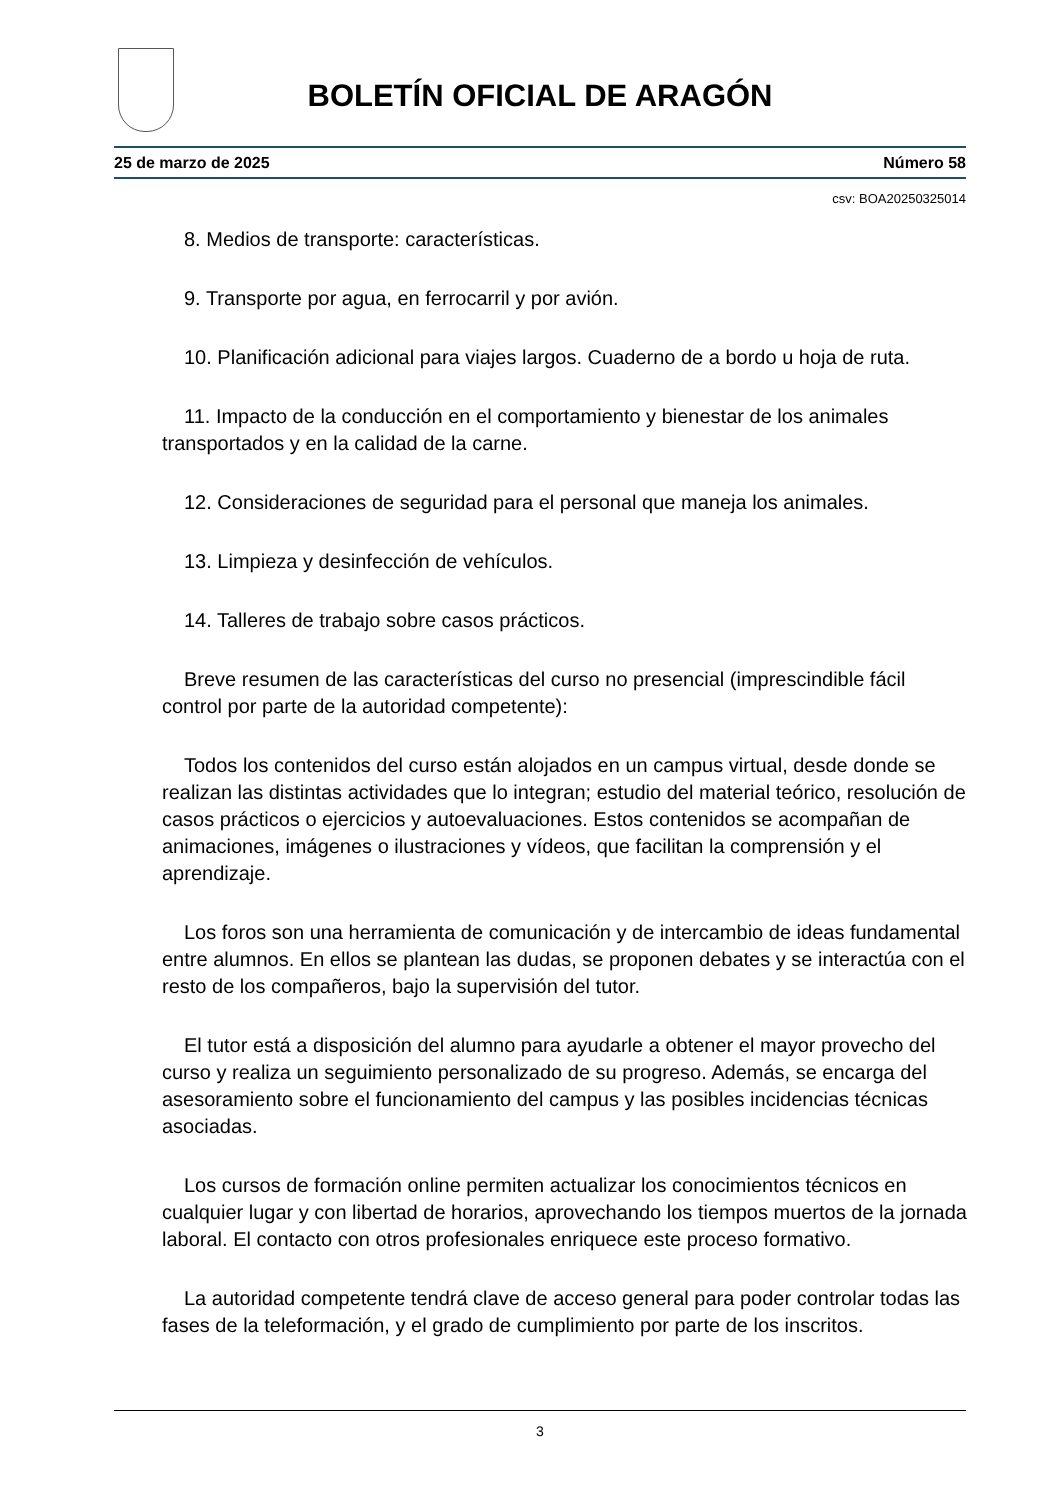BOLETÍN OFICIAL DE ARAGÓN
25 de marzo de 2025 Número 58
csv: BOA20250325014
8. Medios de transporte: características.
9. Transporte por agua, en ferrocarril y por avión.
10. Planificación adicional para viajes largos. Cuaderno de a bordo u hoja de ruta.
11. Impacto de la conducción en el comportamiento y bienestar de los animales transportados y en la calidad de la carne.
12. Consideraciones de seguridad para el personal que maneja los animales.
13. Limpieza y desinfección de vehículos.
14. Talleres de trabajo sobre casos prácticos.
Breve resumen de las características del curso no presencial (imprescindible fácil control por parte de la autoridad competente):
Todos los contenidos del curso están alojados en un campus virtual, desde donde se realizan las distintas actividades que lo integran; estudio del material teórico, resolución de casos prácticos o ejercicios y autoevaluaciones. Estos contenidos se acompañan de animaciones, imágenes o ilustraciones y vídeos, que facilitan la comprensión y el aprendizaje.
Los foros son una herramienta de comunicación y de intercambio de ideas fundamental entre alumnos. En ellos se plantean las dudas, se proponen debates y se interactúa con el resto de los compañeros, bajo la supervisión del tutor.
El tutor está a disposición del alumno para ayudarle a obtener el mayor provecho del curso y realiza un seguimiento personalizado de su progreso. Además, se encarga del asesoramiento sobre el funcionamiento del campus y las posibles incidencias técnicas asociadas.
Los cursos de formación online permiten actualizar los conocimientos técnicos en cualquier lugar y con libertad de horarios, aprovechando los tiempos muertos de la jornada laboral. El contacto con otros profesionales enriquece este proceso formativo.
La autoridad competente tendrá clave de acceso general para poder controlar todas las fases de la teleformación, y el grado de cumplimiento por parte de los inscritos.
3